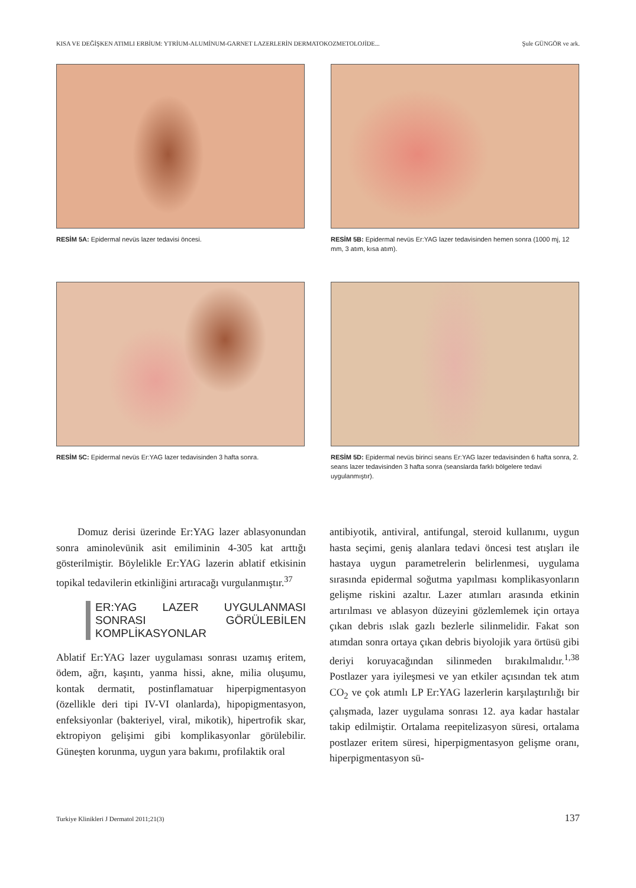KISA VE DEĞİŞKEN ATIMLI ERBİUM: YTRİUM-ALUMİNUM-GARNET LAZERLERİN DERMATOKOZMETOLOJİDE... Şule GÜNGÖR ve ark.
RESİM 5A: Epidermal nevüs lazer tedavisi öncesi.
RESİM 5B: Epidermal nevüs Er:YAG lazer tedavisinden hemen sonra (1000 mj, 12 mm, 3 atım, kısa atım).
RESİM 5C: Epidermal nevüs Er:YAG lazer tedavisinden 3 hafta sonra.
RESİM 5D: Epidermal nevüs birinci seans Er:YAG lazer tedavisinden 6 hafta sonra, 2. seans lazer tedavisinden 3 hafta sonra (seanslarda farklı bölgelere tedavi uygulanmıştır).
Domuz derisi üzerinde Er:YAG lazer ablasyonundan sonra aminolevünik asit emiliminin 4-305 kat arttığı gösterilmiştir. Böylelikle Er:YAG lazerin ablatif etkisinin topikal tedavilerin etkinliğini artıracağı vurgulanmıştır.<sup>37</sup>
ER:YAG LAZER UYGULANMASI SONRASI GÖRÜLEBİLEN KOMPLİKASYONLAR
Ablatif Er:YAG lazer uygulaması sonrası uzamış eritem, ödem, ağrı, kaşıntı, yanma hissi, akne, milia oluşumu, kontak dermatit, postinflamatuar hiperpigmentasyon (özellikle deri tipi IV-VI olanlarda), hipopigmentasyon, enfeksiyonlar (bakteriyel, viral, mikotik), hipertrofik skar, ektropiyon gelişimi gibi komplikasyonlar görülebilir. Güneşten korunma, uygun yara bakımı, profilaktik oral
antibiyotik, antiviral, antifungal, steroid kullanımı, uygun hasta seçimi, geniş alanlara tedavi öncesi test atışları ile hastaya uygun parametrelerin belirlenmesi, uygulama sırasında epidermal soğutma yapılması komplikasyonların gelişme riskini azaltır. Lazer atımları arasında etkinin artırılması ve ablasyon düzeyini gözlemlemek için ortaya çıkan debris ıslak gazlı bezlerle silinmelidir. Fakat son atımdan sonra ortaya çıkan debris biyolojik yara örtüsü gibi deriyi koruyacağından silinmeden bırakılmalıdır.<sup>1,38</sup> Postlazer yara iyileşmesi ve yan etkiler açısından tek atım CO<sub>2</sub> ve çok atımlı LP Er:YAG lazerlerin karşılaştırılığı bir çalışmada, lazer uygulama sonrası 12. aya kadar hastalar takip edilmiştir. Ortalama reepitelizasyon süresi, ortalama postlazer eritem süresi, hiperpigmentasyon gelişme oranı, hiperpigmentasyon sü-
Turkiye Klinikleri J Dermatol 2011;21(3) 137